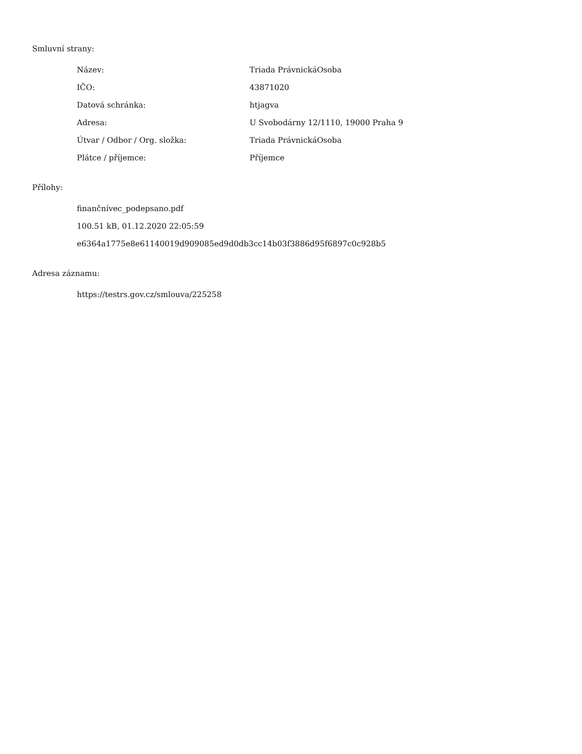Smluvní strany:
| Název: | Triada PrávnickáOsoba |
| IČO: | 43871020 |
| Datová schránka: | htjagva |
| Adresa: | U Svobodárny 12/1110, 19000 Praha 9 |
| Útvar / Odbor / Org. složka: | Triada PrávnickáOsoba |
| Plátce / příjemce: | Příjemce |
Přílohy:
finančnívec_podepsano.pdf
100.51 kB, 01.12.2020 22:05:59
e6364a1775e8e61140019d909085ed9d0db3cc14b03f3886d95f6897c0c928b5
Adresa záznamu:
https://testrs.gov.cz/smlouva/225258